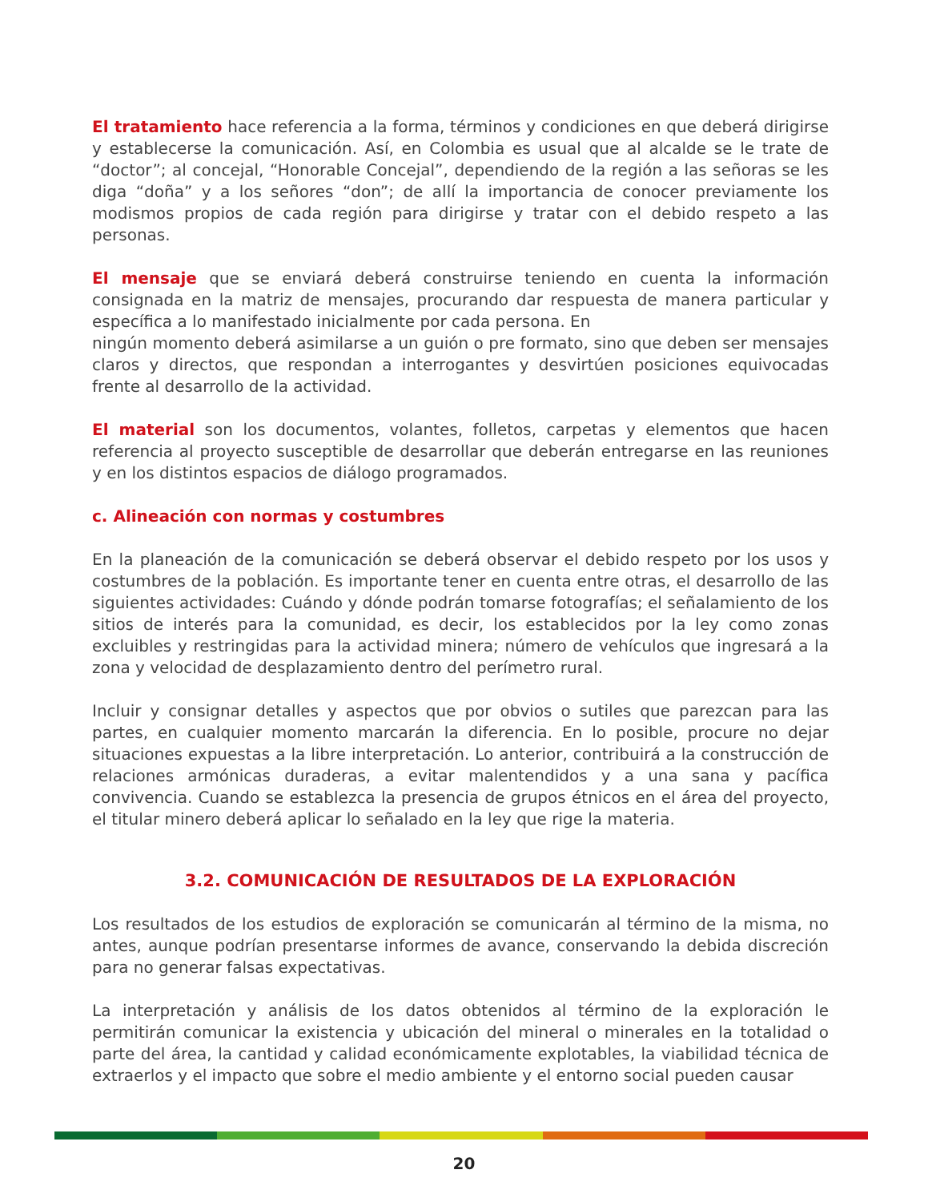El tratamiento hace referencia a la forma, términos y condiciones en que deberá dirigirse y establecerse la comunicación. Así, en Colombia es usual que al alcalde se le trate de “doctor”; al concejal, “Honorable Concejal”, dependiendo de la región a las señoras se les diga “doña” y a los señores “don”; de allí la importancia de conocer previamente los modismos propios de cada región para dirigirse y tratar con el debido respeto a las personas.
El mensaje que se enviará deberá construirse teniendo en cuenta la información consignada en la matriz de mensajes, procurando dar respuesta de manera particular y específica a lo manifestado inicialmente por cada persona. En
ningún momento deberá asimilarse a un guión o pre formato, sino que deben ser mensajes claros y directos, que respondan a interrogantes y desvirtúen posiciones equivocadas frente al desarrollo de la actividad.
El material son los documentos, volantes, folletos, carpetas y elementos que hacen referencia al proyecto susceptible de desarrollar que deberán entregarse en las reuniones y en los distintos espacios de diálogo programados.
c. Alineación con normas y costumbres
En la planeación de la comunicación se deberá observar el debido respeto por los usos y costumbres de la población. Es importante tener en cuenta entre otras, el desarrollo de las siguientes actividades: Cuándo y dónde podrán tomarse fotografías; el señalamiento de los sitios de interés para la comunidad, es decir, los establecidos por la ley como zonas excluibles y restringidas para la actividad minera; número de vehículos que ingresará a la zona y velocidad de desplazamiento dentro del perímetro rural.
Incluir y consignar detalles y aspectos que por obvios o sutiles que parezcan para las partes, en cualquier momento marcarán la diferencia. En lo posible, procure no dejar situaciones expuestas a la libre interpretación. Lo anterior, contribuirá a la construcción de relaciones armónicas duraderas, a evitar malentendidos y a una sana y pacífica convivencia. Cuando se establezca la presencia de grupos étnicos en el área del proyecto, el titular minero deberá aplicar lo señalado en la ley que rige la materia.
3.2. COMUNICACIÓN DE RESULTADOS DE LA EXPLORACIÓN
Los resultados de los estudios de exploración se comunicarán al término de la misma, no antes, aunque podrían presentarse informes de avance, conservando la debida discreción para no generar falsas expectativas.
La interpretación y análisis de los datos obtenidos al término de la exploración le permitirán comunicar la existencia y ubicación del mineral o minerales en la totalidad o parte del área, la cantidad y calidad económicamente explotables, la viabilidad técnica de extraerlos y el impacto que sobre el medio ambiente y el entorno social pueden causar
20